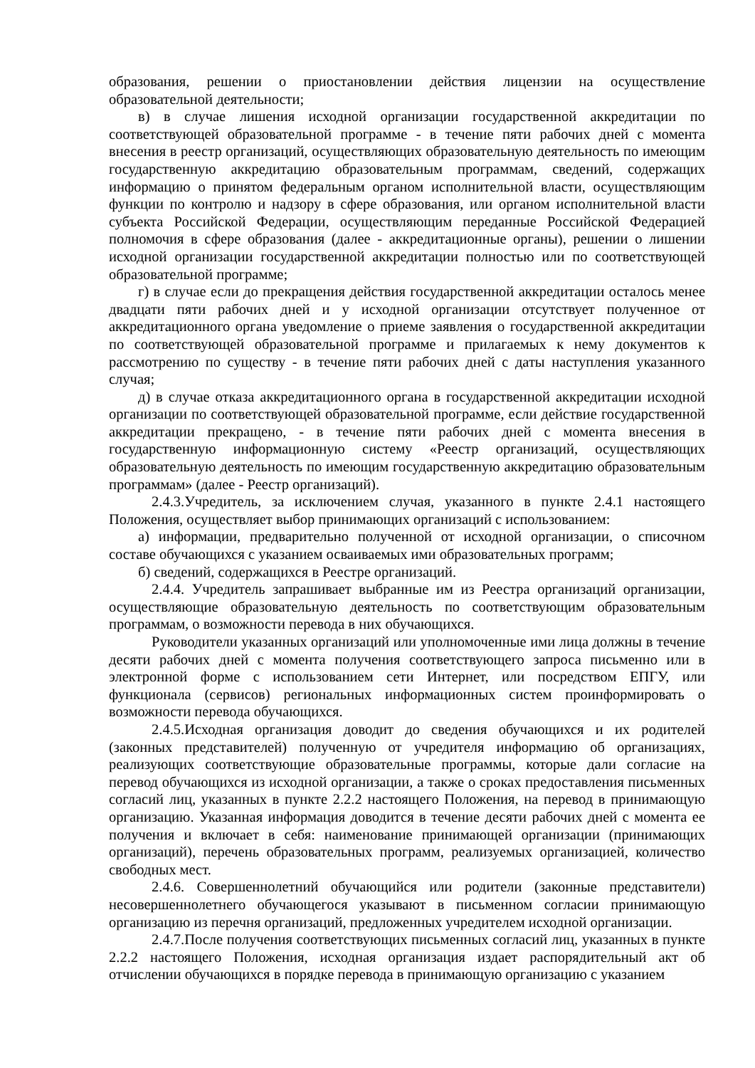образования, решении о приостановлении действия лицензии на осуществление образовательной деятельности;
в) в случае лишения исходной организации государственной аккредитации по соответствующей образовательной программе - в течение пяти рабочих дней с момента внесения в реестр организаций, осуществляющих образовательную деятельность по имеющим государственную аккредитацию образовательным программам, сведений, содержащих информацию о принятом федеральным органом исполнительной власти, осуществляющим функции по контролю и надзору в сфере образования, или органом исполнительной власти субъекта Российской Федерации, осуществляющим переданные Российской Федерацией полномочия в сфере образования (далее - аккредитационные органы), решении о лишении исходной организации государственной аккредитации полностью или по соответствующей образовательной программе;
г) в случае если до прекращения действия государственной аккредитации осталось менее двадцати пяти рабочих дней и у исходной организации отсутствует полученное от аккредитационного органа уведомление о приеме заявления о государственной аккредитации по соответствующей образовательной программе и прилагаемых к нему документов к рассмотрению по существу - в течение пяти рабочих дней с даты наступления указанного случая;
д) в случае отказа аккредитационного органа в государственной аккредитации исходной организации по соответствующей образовательной программе, если действие государственной аккредитации прекращено, - в течение пяти рабочих дней с момента внесения в государственную информационную систему «Реестр организаций, осуществляющих образовательную деятельность по имеющим государственную аккредитацию образовательным программам» (далее - Реестр организаций).
2.4.3.Учредитель, за исключением случая, указанного в пункте 2.4.1 настоящего Положения, осуществляет выбор принимающих организаций с использованием:
а) информации, предварительно полученной от исходной организации, о списочном составе обучающихся с указанием осваиваемых ими образовательных программ;
б) сведений, содержащихся в Реестре организаций.
2.4.4. Учредитель запрашивает выбранные им из Реестра организаций организации, осуществляющие образовательную деятельность по соответствующим образовательным программам, о возможности перевода в них обучающихся.
Руководители указанных организаций или уполномоченные ими лица должны в течение десяти рабочих дней с момента получения соответствующего запроса письменно или в электронной форме с использованием сети Интернет, или посредством ЕПГУ, или функционала (сервисов) региональных информационных систем проинформировать о возможности перевода обучающихся.
2.4.5.Исходная организация доводит до сведения обучающихся и их родителей (законных представителей) полученную от учредителя информацию об организациях, реализующих соответствующие образовательные программы, которые дали согласие на перевод обучающихся из исходной организации, а также о сроках предоставления письменных согласий лиц, указанных в пункте 2.2.2 настоящего Положения, на перевод в принимающую организацию. Указанная информация доводится в течение десяти рабочих дней с момента ее получения и включает в себя: наименование принимающей организации (принимающих организаций), перечень образовательных программ, реализуемых организацией, количество свободных мест.
2.4.6. Совершеннолетний обучающийся или родители (законные представители) несовершеннолетнего обучающегося указывают в письменном согласии принимающую организацию из перечня организаций, предложенных учредителем исходной организации.
2.4.7.После получения соответствующих письменных согласий лиц, указанных в пункте 2.2.2 настоящего Положения, исходная организация издает распорядительный акт об отчислении обучающихся в порядке перевода в принимающую организацию с указанием